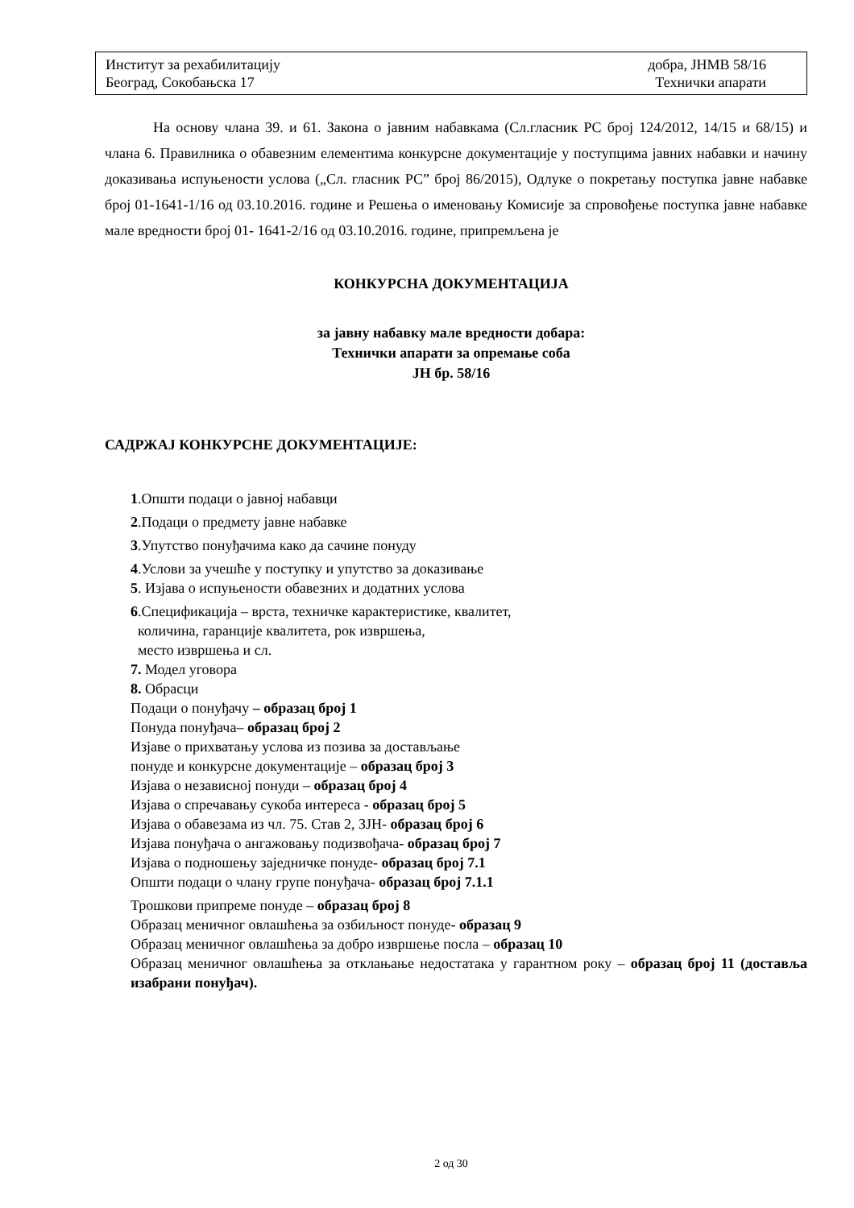Институт за рехабилитацију
Београд, Сокобањска 17
добра, ЈНМВ 58/16
Технички апарати
На основу члана 39. и 61. Закона о јавним набавкама (Сл.гласник РС број 124/2012, 14/15 и 68/15) и члана 6. Правилника о обавезним елементима конкурсне документације у поступцима јавних набавки и начину доказивања испуњености услова („Сл. гласник РС” број 86/2015), Одлуке о покретању поступка јавне набавке број 01-1641-1/16 од 03.10.2016. године и Решења о именовању Комисије за спровођење поступка јавне набавке мале вредности број 01- 1641-2/16 од 03.10.2016. године, припремљена је
КОНКУРСНА ДОКУМЕНТАЦИЈА
за јавну набавку мале вредности добара:
Технички апарати за опремање соба
ЈН бр. 58/16
САДРЖАЈ КОНКУРСНЕ ДОКУМЕНТАЦИЈЕ:
1.Општи подаци о јавној набавци
2.Подаци о предмету јавне набавке
3.Упутство понуђачима како да сачине понуду
4.Услови за учешће у поступку и упутство за доказивање
5. Изјава о испуњености обавезних и додатних услова
6.Спецификација – врста, техничке карактеристике, квалитет,
количина, гаранције квалитета, рок извршења,
место извршења и сл.
7. Модел уговора
8. Обрасци
Подаци о понуђачу – образац број 1
Понуда понуђача– образац број 2
Изјаве о прихватању услова из позива за достављање
понуде и конкурсне документације – образац број 3
Изјава о независној понуди – образац број 4
Изјава о спречавању сукоба интереса - образац број 5
Изјава о обавезама из чл. 75. Став 2, ЗЈН- образац број 6
Изјава понуђача о ангажовању подизвођача- образац број 7
Изјава о подношењу заједничке понуде- образац број 7.1
Општи подаци о члану групе понуђача- образац број 7.1.1
Трошкови припреме понуде – образац број 8
Образац меничног овлашћења за озбиљност понуде- образац 9
Образац меничног овлашћења за добро извршење посла – образац 10
Образац меничног овлашћења за отклањање недостатака у гарантном року – образац број 11 (доставља изабрани понуђач).
2 од 30